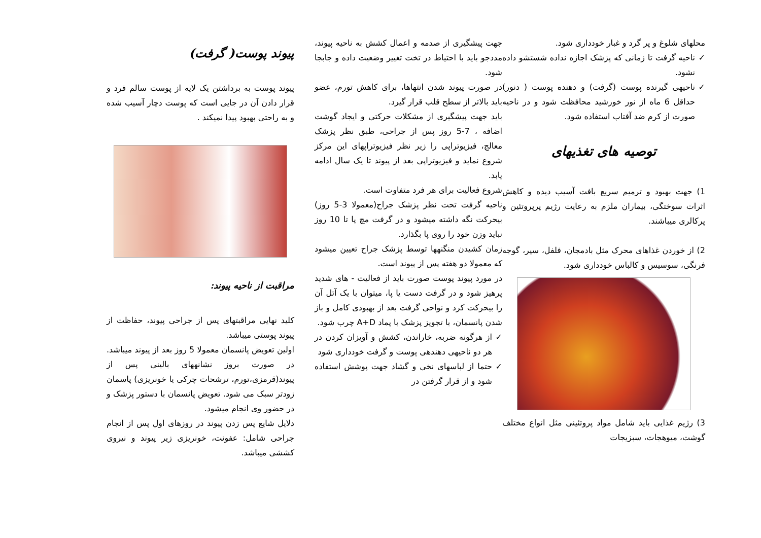پیوند پوست( گرفت)
پیوند پوست به برداشتن یک لایه از پوست سالم فرد و قرار دادن آن در جایی است که پوست دچار آسیب شده و به راحتی بهبود پیدا نمیکند .
مراقبت از ناحیه پیوند:
کلید نهایی مراقبتهای پس از جراحی پیوند، حفاظت از پیوند پوستی میباشد.
اولین تعویض پانسمان معمولا 5 روز بعد از پیوند میباشد. در صورت بروز نشانههای بالینی پس از پیوند(قرمزی،تورم، ترشحات چرکی یا خونریزی) پاسمان زودتر سبک می شود. تعویض پانسمان با دستور پزشک و در حضور وی انجام میشود.
دلایل شایع پس زدن پیوند در روزهای اول پس از انجام جراحی شامل: عفونت، خونریزی زیر پیوند و نیروی کششی میباشد.
جهت پیشگیری از صدمه و اعمال کشش به ناحیه پیوند، مددجو باید با احتیاط در تخت تغییر وضعیت داده و جابجا شود.
در صورت پیوند شدن انتهاها، برای کاهش تورم، عضو باید بالاتر از سطح قلب قرار گیرد.
باید جهت پیشگیری از مشکلات حرکتی و ایجاد گوشت اضافه ، 7-5 روز پس از جراحی، طبق نظر پزشک معالج، فیزیوتراپی را زیر نظر فیزیوتراپهای این مرکز شروع نماید و فیزیوتراپی بعد از پیوند تا یک سال ادامه یابد.
شروع فعالیت برای هر فرد متفاوت است.
ناحیه گرفت تحت نظر پزشک جراح(معمولا 3-5 روز) بیحرکت نگه داشته میشود و در گرفت مچ پا تا 10 روز نباید وزن خود را روی پا بگذارد.
زمان کشیدن منگنهها توسط پزشک جراح تعیین میشود که معمولا دو هفته پس از پیوند است.
در مورد پیوند پوست صورت باید از فعالیت - های شدید پرهیز شود و در گرفت دست یا پا، میتوان با یک آتل آن را بیحرکت کرد و نواحی گرفت بعد از بهبودی کامل و باز شدن پانسمان، با تجویز پزشک با پماد A+D چرب شود.
✓ از هرگونه ضربه، خاراندن، کشش و آویزان کردن در هر دو ناحیهی دهندهی پوست و گرفت خودداری شود
✓ حتما از لباسهای نخی و گشاد جهت پوشش استفاده شود و از قرار گرفتن در
محلهای شلوغ و پر گرد و غبار خودداری شود.
✓ ناحیه گرفت تا زمانی که پزشک اجازه نداده شستشو داده نشود.
✓ ناحیهی گیرنده پوست (گرفت) و دهنده پوست ( دنور) حداقل 6 ماه از نور خورشید محافظت شود و در ناحیه صورت از کرم ضد آفتاب استفاده شود.
توصیه های تغذیهای
1) جهت بهبود و ترمیم سریع بافت آسیب دیده و کاهش اثرات سوختگی، بیماران ملزم به رعایت رژیم پرپروتئین و پرکالری میباشند.
2) از خوردن غذاهای محرک مثل بادمجان، فلفل، سیر، گوجه فرنگی، سوسیس و کالباس خودداری شود.
3) رژیم غذایی باید شامل مواد پروتئینی مثل انواع مختلف گوشت، میوهجات، سبزیجات